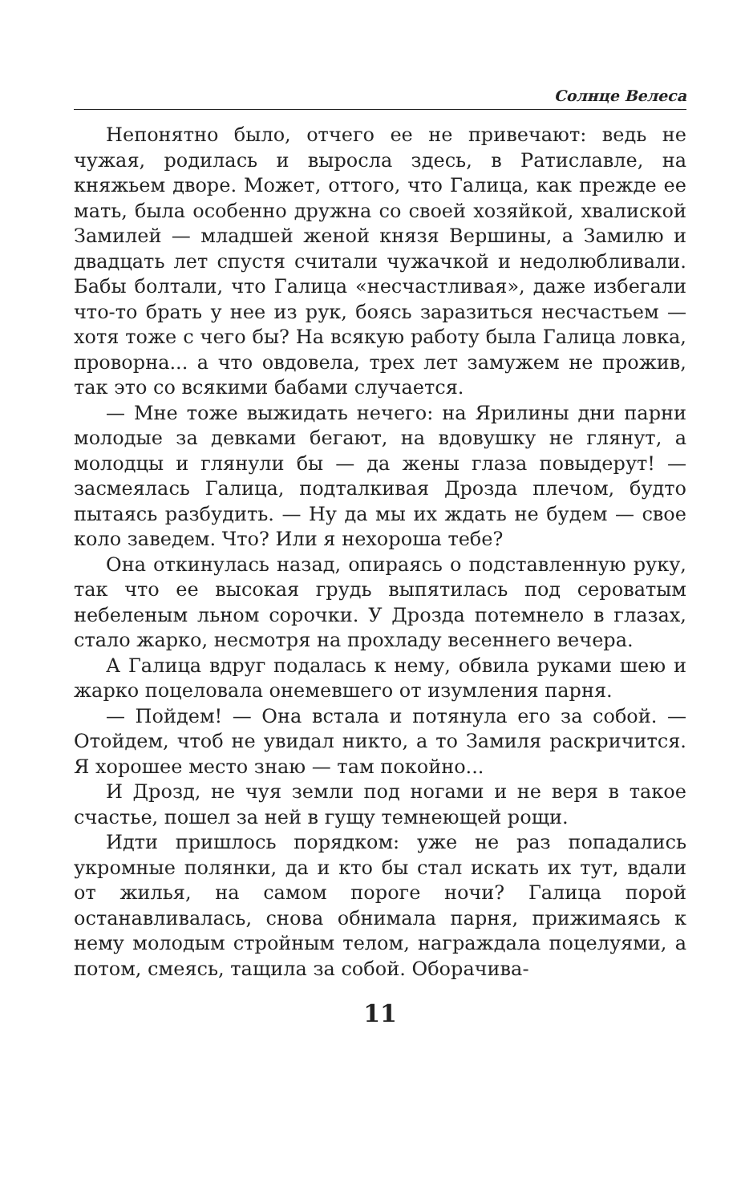Солнце Велеса
Непонятно было, отчего ее не привечают: ведь не чужая, родилась и выросла здесь, в Ратиславле, на княжьем дворе. Может, оттого, что Галица, как прежде ее мать, была особенно дружна со своей хозяйкой, хвалиской Замилей — младшей женой князя Вершины, а Замилю и двадцать лет спустя считали чужачкой и недолюбливали. Бабы болтали, что Галица «несчастливая», даже избегали что-то брать у нее из рук, боясь заразиться несчастьем — хотя тоже с чего бы? На всякую работу была Галица ловка, проворна... а что овдовела, трех лет замужем не прожив, так это со всякими бабами случается.
— Мне тоже выжидать нечего: на Ярилины дни парни молодые за девками бегают, на вдовушку не глянут, а молодцы и глянули бы — да жены глаза повыдерут! — засмеялась Галица, подталкивая Дрозда плечом, будто пытаясь разбудить. — Ну да мы их ждать не будем — свое коло заведем. Что? Или я нехороша тебе?
Она откинулась назад, опираясь о подставленную руку, так что ее высокая грудь выпятилась под сероватым небеленым льном сорочки. У Дрозда потемнело в глазах, стало жарко, несмотря на прохладу весеннего вечера.
А Галица вдруг подалась к нему, обвила руками шею и жарко поцеловала онемевшего от изумления парня.
— Пойдем! — Она встала и потянула его за собой. — Отойдем, чтоб не увидал никто, а то Замиля раскричится. Я хорошее место знаю — там покойно...
И Дрозд, не чуя земли под ногами и не веря в такое счастье, пошел за ней в гущу темнеющей рощи.
Идти пришлось порядком: уже не раз попадались укромные полянки, да и кто бы стал искать их тут, вдали от жилья, на самом пороге ночи? Галица порой останавливалась, снова обнимала парня, прижимаясь к нему молодым стройным телом, награждала поцелуями, а потом, смеясь, тащила за собой. Оборачива-
11